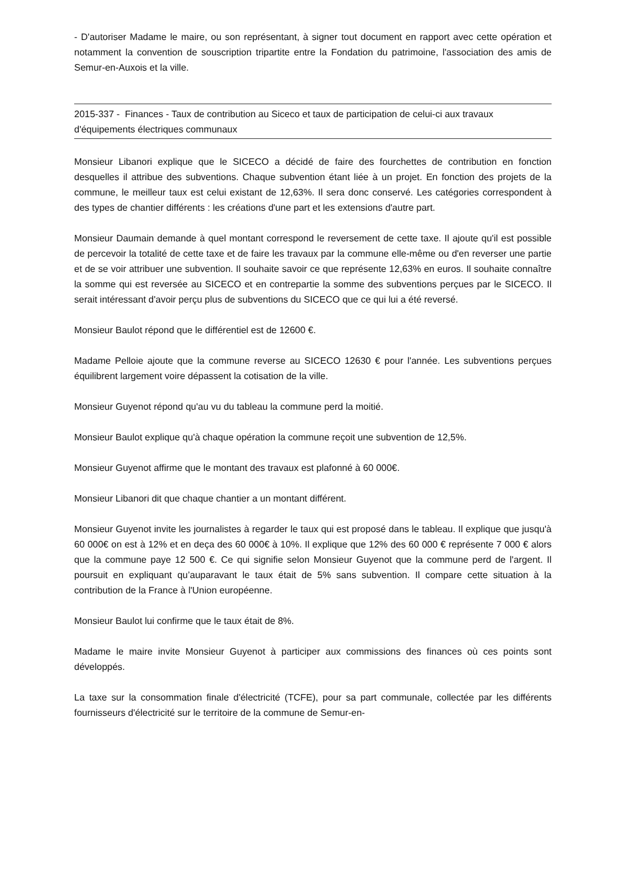- D'autoriser Madame le maire, ou son représentant, à signer tout document en rapport avec cette opération et notamment la convention de souscription tripartite entre la Fondation du patrimoine, l'association des amis de Semur-en-Auxois et la ville.
2015-337 - Finances - Taux de contribution au Siceco et taux de participation de celui-ci aux travaux d'équipements électriques communaux
Monsieur Libanori explique que le SICECO a décidé de faire des fourchettes de contribution en fonction desquelles il attribue des subventions. Chaque subvention étant liée à un projet. En fonction des projets de la commune, le meilleur taux est celui existant de 12,63%. Il sera donc conservé. Les catégories correspondent à des types de chantier différents : les créations d'une part et les extensions d'autre part.
Monsieur Daumain demande à quel montant correspond le reversement de cette taxe. Il ajoute qu'il est possible de percevoir la totalité de cette taxe et de faire les travaux par la commune elle-même ou d'en reverser une partie et de se voir attribuer une subvention. Il souhaite savoir ce que représente 12,63% en euros. Il souhaite connaître la somme qui est reversée au SICECO et en contrepartie la somme des subventions perçues par le SICECO. Il serait intéressant d'avoir perçu plus de subventions du SICECO que ce qui lui a été reversé.
Monsieur Baulot répond que le différentiel est de 12600 €.
Madame Pelloie ajoute que la commune reverse au SICECO 12630 € pour l'année. Les subventions perçues équilibrent largement voire dépassent la cotisation de la ville.
Monsieur Guyenot répond qu'au vu du tableau la commune perd la moitié.
Monsieur Baulot explique qu'à chaque opération la commune reçoit une subvention de 12,5%.
Monsieur Guyenot affirme que le montant des travaux est plafonné à 60 000€.
Monsieur Libanori dit que chaque chantier a un montant différent.
Monsieur Guyenot invite les journalistes à regarder le taux qui est proposé dans le tableau. Il explique que jusqu'à 60 000€ on est à 12% et en deça des 60 000€ à 10%. Il explique que 12% des 60 000 € représente 7 000 € alors que la commune paye 12 500 €. Ce qui signifie selon Monsieur Guyenot que la commune perd de l'argent. Il poursuit en expliquant qu’auparavant le taux était de 5% sans subvention. Il compare cette situation à la contribution de la France à l'Union européenne.
Monsieur Baulot lui confirme que le taux était de 8%.
Madame le maire invite Monsieur Guyenot à participer aux commissions des finances où ces points sont développés.
La taxe sur la consommation finale d'électricité (TCFE), pour sa part communale, collectée par les différents fournisseurs d'électricité sur le territoire de la commune de Semur-en-